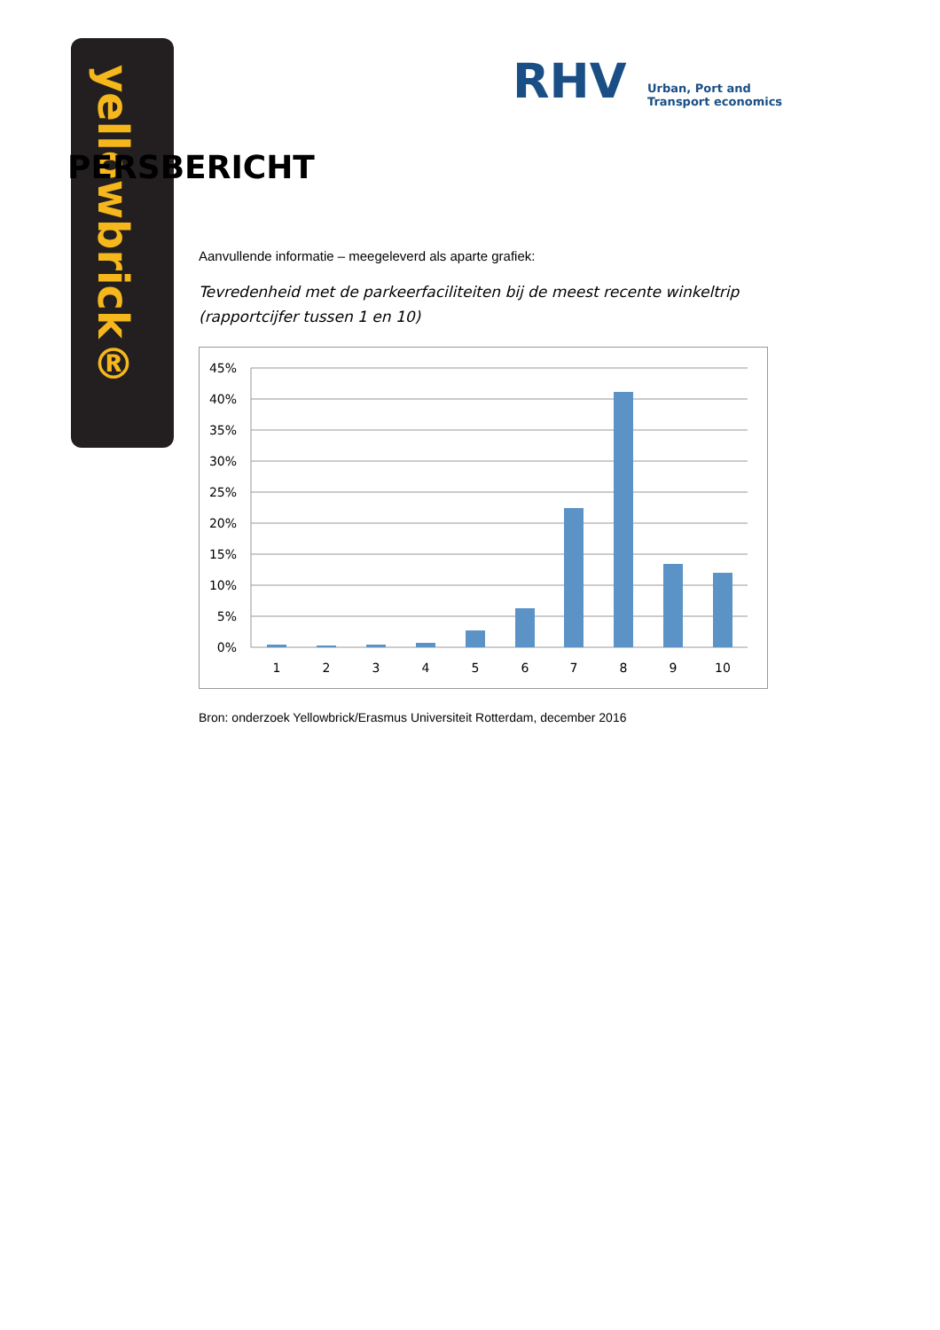yellowbrick®
RHV
Urban, Port and Transport economics
PERSBERICHT
Aanvullende informatie – meegeleverd als aparte grafiek:
Tevredenheid met de parkeerfaciliteiten bij de meest recente winkeltrip
(rapportcijfer tussen 1 en 10)
45%
40%
35%
30%
25%
20%
15%
10%
5%
0%
1
2
3
4
5
6
7
8
9
10
Bron: onderzoek Yellowbrick/Erasmus Universiteit Rotterdam, december 2016